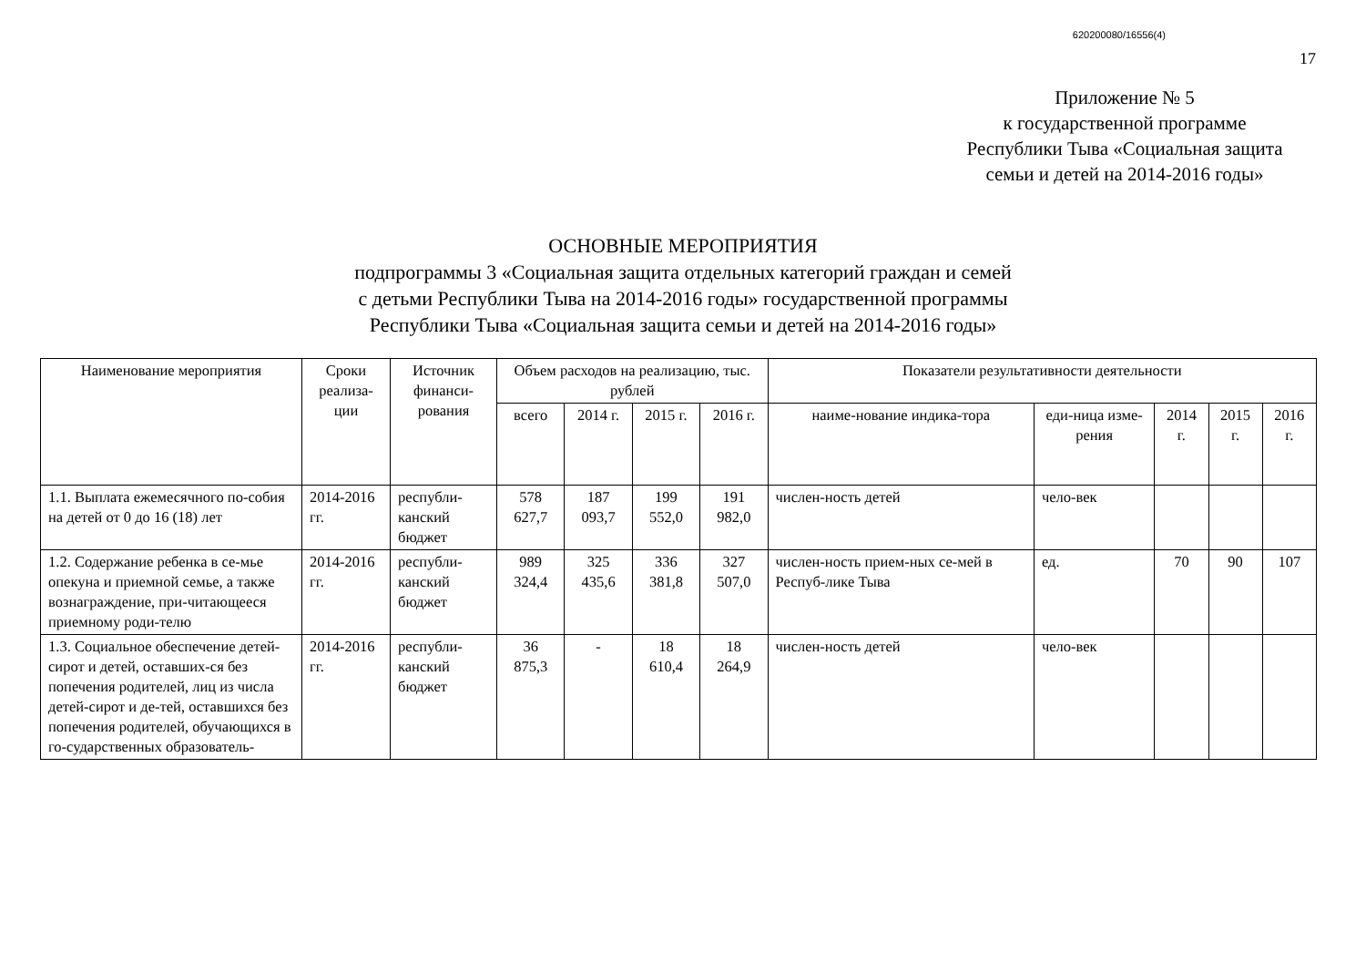620200080/16556(4)
17
Приложение № 5
к государственной программе
Республики Тыва «Социальная защита
семьи и детей на 2014-2016 годы»
ОСНОВНЫЕ МЕРОПРИЯТИЯ
подпрограммы 3 «Социальная защита отдельных категорий граждан и семей
с детьми Республики Тыва на 2014-2016 годы» государственной программы
Республики Тыва «Социальная защита семьи и детей на 2014-2016 годы»
| Наименование мероприятия | Сроки реализа-ции | Источник финанси-рования | Объем расходов на реализацию, тыс. рублей | | | | Показатели результативности деятельности | | | | |
| --- | --- | --- | --- | --- | --- | --- | --- | --- | --- | --- | --- |
| | | | всего | 2014 г. | 2015 г. | 2016 г. | наиме-нование индика-тора | еди-ница изме-рения | 2014 г. | 2015 г. | 2016 г. |
| 1.1. Выплата ежемесячного по-собия на детей от 0 до 16 (18) лет | 2014-2016 гг. | республи-канский бюджет | 578 627,7 | 187 093,7 | 199 552,0 | 191 982,0 | числен-ность детей | чело-век | | | |
| 1.2. Содержание ребенка в се-мье опекуна и приемной семье, а также вознаграждение, при-читающееся приемному роди-телю | 2014-2016 гг. | республи-канский бюджет | 989 324,4 | 325 435,6 | 336 381,8 | 327 507,0 | числен-ность прием-ных се-мей в Респуб-лике Тыва | ед. | 70 | 90 | 107 |
| 1.3. Социальное обеспечение детей-сирот и детей, оставших-ся без попечения родителей, лиц из числа детей-сирот и де-тей, оставшихся без попечения родителей, обучающихся в го-сударственных образователь- | 2014-2016 гг. | республи-канский бюджет | 36 875,3 | - | 18 610,4 | 18 264,9 | числен-ность детей | чело-век | | | |